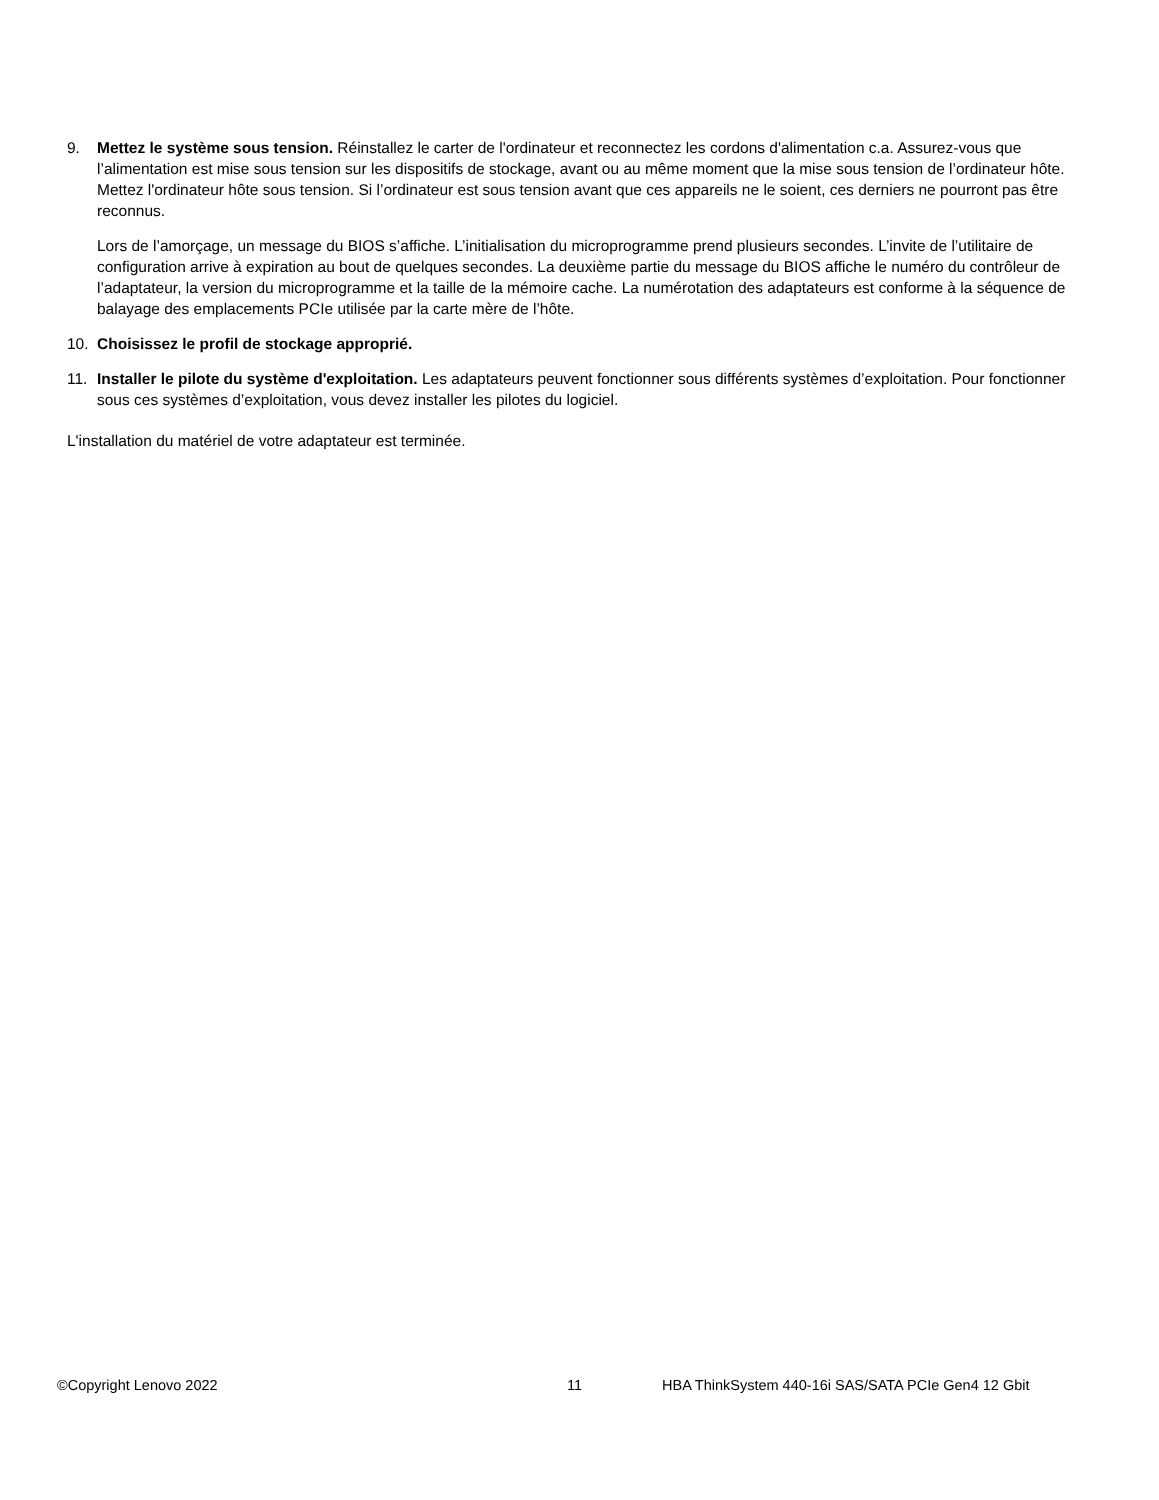9. Mettez le système sous tension. Réinstallez le carter de l'ordinateur et reconnectez les cordons d'alimentation c.a. Assurez-vous que l’alimentation est mise sous tension sur les dispositifs de stockage, avant ou au même moment que la mise sous tension de l’ordinateur hôte. Mettez l'ordinateur hôte sous tension. Si l’ordinateur est sous tension avant que ces appareils ne le soient, ces derniers ne pourront pas être reconnus.
Lors de l’amorçage, un message du BIOS s’affiche. L’initialisation du microprogramme prend plusieurs secondes. L’invite de l’utilitaire de configuration arrive à expiration au bout de quelques secondes. La deuxième partie du message du BIOS affiche le numéro du contrôleur de l’adaptateur, la version du microprogramme et la taille de la mémoire cache. La numérotation des adaptateurs est conforme à la séquence de balayage des emplacements PCIe utilisée par la carte mère de l’hôte.
10. Choisissez le profil de stockage approprié.
11. Installer le pilote du système d'exploitation. Les adaptateurs peuvent fonctionner sous différents systèmes d’exploitation. Pour fonctionner sous ces systèmes d’exploitation, vous devez installer les pilotes du logiciel.
L'installation du matériel de votre adaptateur est terminée.
©Copyright Lenovo 2022 11 HBA ThinkSystem 440-16i SAS/SATA PCIe Gen4 12 Gbit